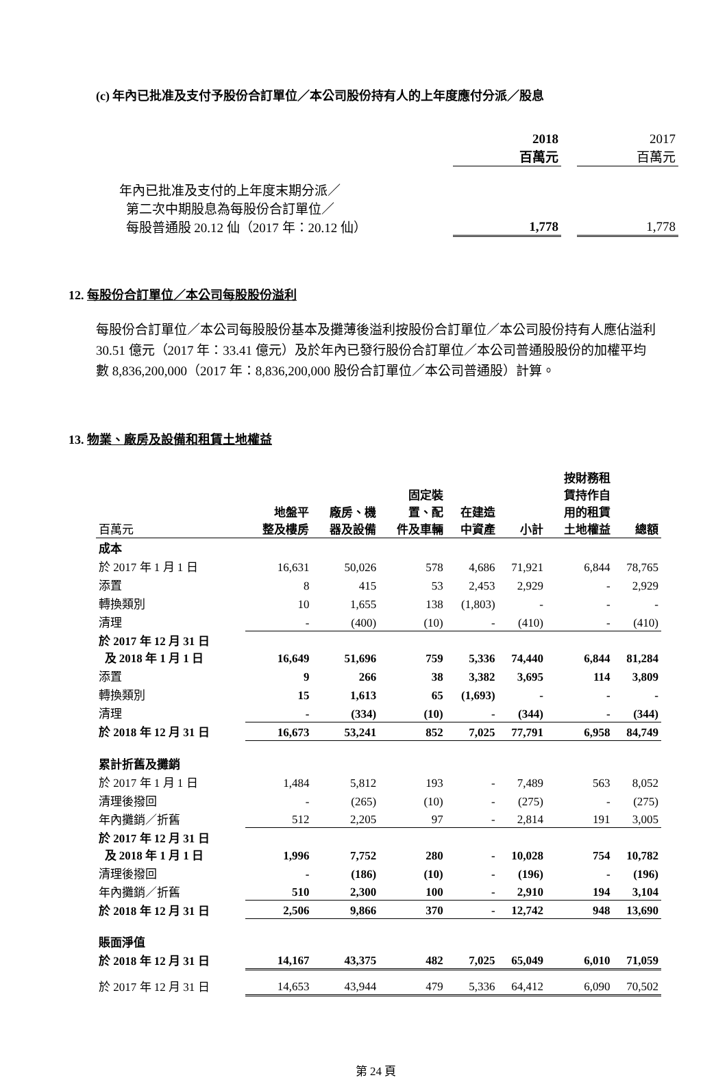(c) 年內已批准及支付予股份合訂單位／本公司股份持有人的上年度應付分派／股息
| | 2018 百萬元 | | 2017 百萬元 |
| --- | --- | --- | --- |
| 年內已批准及支付的上年度末期分派／ 第二次中期股息為每股份合訂單位／ 每股普通股 20.12 仙（2017 年：20.12 仙） | 1,778 | | 1,778 |
12. 每股份合訂單位／本公司每股股份溢利
每股份合訂單位／本公司每股股份基本及攤薄後溢利按股份合訂單位／本公司股份持有人應佔溢利 30.51 億元（2017 年：33.41 億元）及於年內已發行股份合訂單位／本公司普通股股份的加權平均數 8,836,200,000（2017 年：8,836,200,000 股份合訂單位／本公司普通股）計算。
13. 物業、廠房及設備和租賃土地權益
| 百萬元 | 地盤平 整及樓房 | 廠房、機 器及設備 | 固定裝 置、配 件及車輛 | 在建造 中資產 | 小計 | 按財務租 賃持作自 用的租賃 土地權益 | 總額 |
| --- | --- | --- | --- | --- | --- | --- | --- |
| 成本 | | | | | | | |
| 於 2017 年 1 月 1 日 | 16,631 | 50,026 | 578 | 4,686 | 71,921 | 6,844 | 78,765 |
| 添置 | 8 | 415 | 53 | 2,453 | 2,929 | - | 2,929 |
| 轉換類別 | 10 | 1,655 | 138 | (1,803) | - | - | - |
| 清理 | - | (400) | (10) | - | (410) | - | (410) |
| 於 2017 年 12 月 31 日 及 2018 年 1 月 1 日 | 16,649 | 51,696 | 759 | 5,336 | 74,440 | 6,844 | 81,284 |
| 添置 | 9 | 266 | 38 | 3,382 | 3,695 | 114 | 3,809 |
| 轉換類別 | 15 | 1,613 | 65 | (1,693) | - | - | - |
| 清理 | - | (334) | (10) | - | (344) | - | (344) |
| 於 2018 年 12 月 31 日 | 16,673 | 53,241 | 852 | 7,025 | 77,791 | 6,958 | 84,749 |
| 累計折舊及攤銷 | | | | | | | |
| 於 2017 年 1 月 1 日 | 1,484 | 5,812 | 193 | - | 7,489 | 563 | 8,052 |
| 清理後撥回 | - | (265) | (10) | - | (275) | - | (275) |
| 年內攤銷／折舊 | 512 | 2,205 | 97 | - | 2,814 | 191 | 3,005 |
| 於 2017 年 12 月 31 日 及 2018 年 1 月 1 日 | 1,996 | 7,752 | 280 | - | 10,028 | 754 | 10,782 |
| 清理後撥回 | - | (186) | (10) | - | (196) | - | (196) |
| 年內攤銷／折舊 | 510 | 2,300 | 100 | - | 2,910 | 194 | 3,104 |
| 於 2018 年 12 月 31 日 | 2,506 | 9,866 | 370 | - | 12,742 | 948 | 13,690 |
| 賬面淨值 | | | | | | | |
| 於 2018 年 12 月 31 日 | 14,167 | 43,375 | 482 | 7,025 | 65,049 | 6,010 | 71,059 |
| 於 2017 年 12 月 31 日 | 14,653 | 43,944 | 479 | 5,336 | 64,412 | 6,090 | 70,502 |
第 24 頁